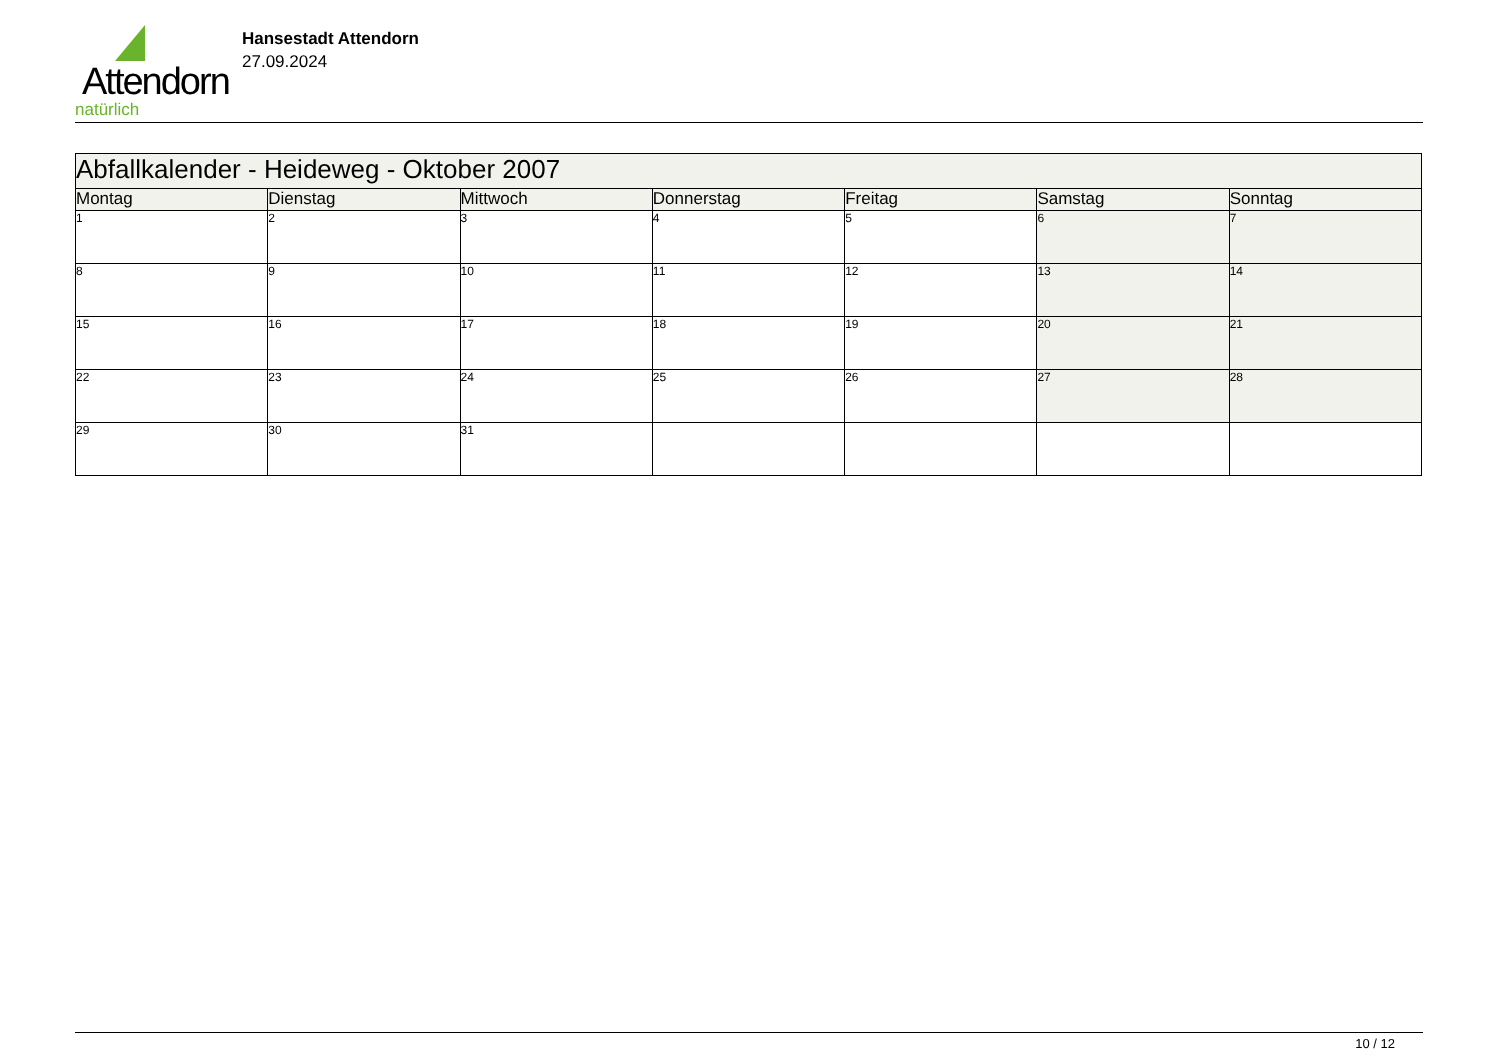Attendorn
natürlich
Hansestadt Attendorn
27.09.2024
| Abfallkalender - Heideweg - Oktober 2007 | | | | | | |
| Montag | Dienstag | Mittwoch | Donnerstag | Freitag | Samstag | Sonntag |
| 1 | 2 | 3 | 4 | 5 | 6 | 7 |
| 8 | 9 | 10 | 11 | 12 | 13 | 14 |
| 15 | 16 | 17 | 18 | 19 | 20 | 21 |
| 22 | 23 | 24 | 25 | 26 | 27 | 28 |
| 29 | 30 | 31 | | | | |
10 / 12